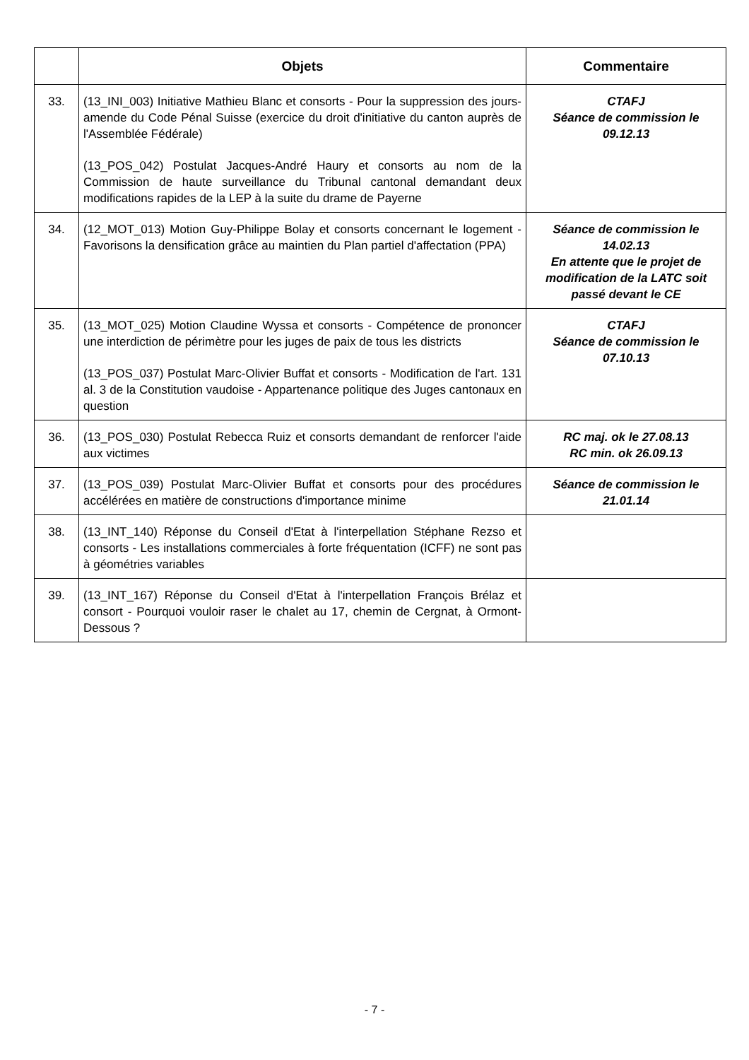| | Objets | Commentaire |
| --- | --- | --- |
| 33. | (13_INI_003) Initiative Mathieu Blanc et consorts - Pour la suppression des jours-amende du Code Pénal Suisse (exercice du droit d'initiative du canton auprès de l'Assemblée Fédérale) (13_POS_042) Postulat Jacques-André Haury et consorts au nom de la Commission de haute surveillance du Tribunal cantonal demandant deux modifications rapides de la LEP à la suite du drame de Payerne | CTAFJ Séance de commission le 09.12.13 |
| 34. | (12_MOT_013) Motion Guy-Philippe Bolay et consorts concernant le logement - Favorisons la densification grâce au maintien du Plan partiel d'affectation (PPA) | Séance de commission le 14.02.13 En attente que le projet de modification de la LATC soit passé devant le CE |
| 35. | (13_MOT_025) Motion Claudine Wyssa et consorts - Compétence de prononcer une interdiction de périmètre pour les juges de paix de tous les districts (13_POS_037) Postulat Marc-Olivier Buffat et consorts - Modification de l'art. 131 al. 3 de la Constitution vaudoise - Appartenance politique des Juges cantonaux en question | CTAFJ Séance de commission le 07.10.13 |
| 36. | (13_POS_030) Postulat Rebecca Ruiz et consorts demandant de renforcer l'aide aux victimes | RC maj. ok le 27.08.13 RC min. ok 26.09.13 |
| 37. | (13_POS_039) Postulat Marc-Olivier Buffat et consorts pour des procédures accélérées en matière de constructions d'importance minime | Séance de commission le 21.01.14 |
| 38. | (13_INT_140) Réponse du Conseil d'Etat à l'interpellation Stéphane Rezso et consorts - Les installations commerciales à forte fréquentation (ICFF) ne sont pas à géométries variables | |
| 39. | (13_INT_167) Réponse du Conseil d'Etat à l'interpellation François Brélaz et consort - Pourquoi vouloir raser le chalet au 17, chemin de Cergnat, à Ormont-Dessous ? | |
- 7 -